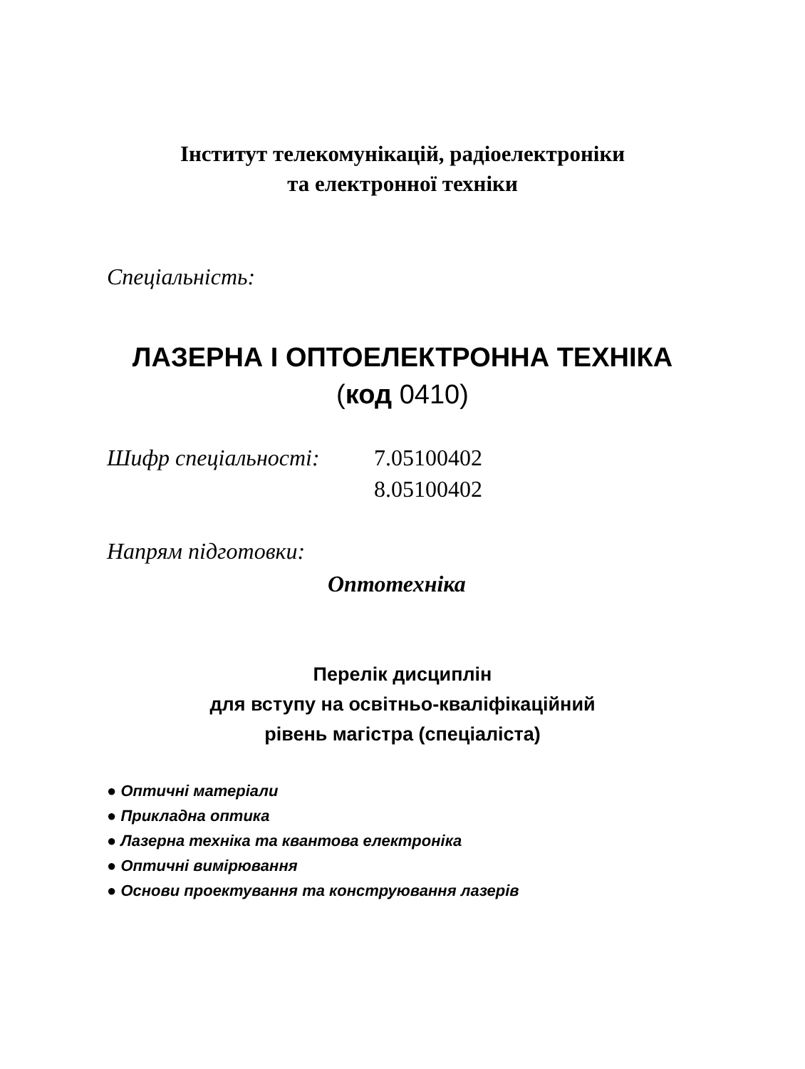Інститут телекомунікацій, радіоелектроніки
та електронної техніки
Спеціальність:
ЛАЗЕРНА І ОПТОЕЛЕКТРОННА ТЕХНІКА
(код 0410)
Шифр спеціальності: 7.05100402
8.05100402
Напрям підготовки:
Оптотехніка
Перелік дисциплін
для вступу на освітньо-кваліфікаційний
рівень магістра (спеціаліста)
● Оптичні матеріали
● Прикладна оптика
● Лазерна техніка та квантова електроніка
● Оптичні вимірювання
● Основи проектування та конструювання лазерів